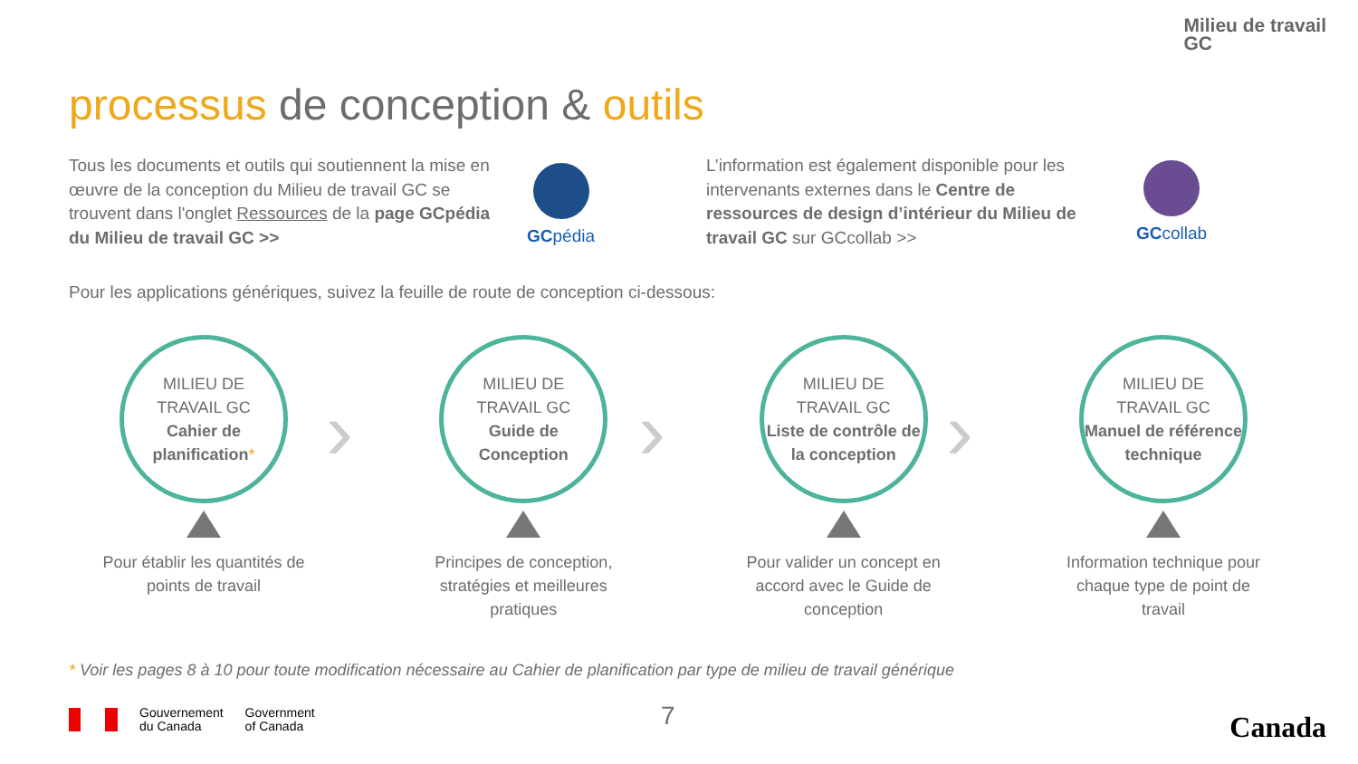Milieu de travail
GC
processus de conception & outils
Tous les documents et outils qui soutiennent la mise en œuvre de la conception du Milieu de travail GC se trouvent dans l'onglet Ressources de la page GCpédia du Milieu de travail GC >>
GCpédia
L’information est également disponible pour les intervenants externes dans le Centre de ressources de design d’intérieur du Milieu de travail GC sur GCcollab >>
GCcollab
Pour les applications génériques, suivez la feuille de route de conception ci-dessous:
MILIEU DE
TRAVAIL GC
Cahier de planification*
Pour établir les quantités de points de travail
MILIEU DE
TRAVAIL GC
Guide de Conception
Principes de conception, stratégies et meilleures pratiques
MILIEU DE
TRAVAIL GC
Liste de contrôle de la conception
Pour valider un concept en accord avec le Guide de conception
MILIEU DE
TRAVAIL GC
Manuel de référence technique
Information technique pour chaque type de point de travail
› › ›
* Voir les pages 8 à 10 pour toute modification nécessaire au Cahier de planification par type de milieu de travail générique
Gouvernement
du Canada
Government
of Canada
7 Canada